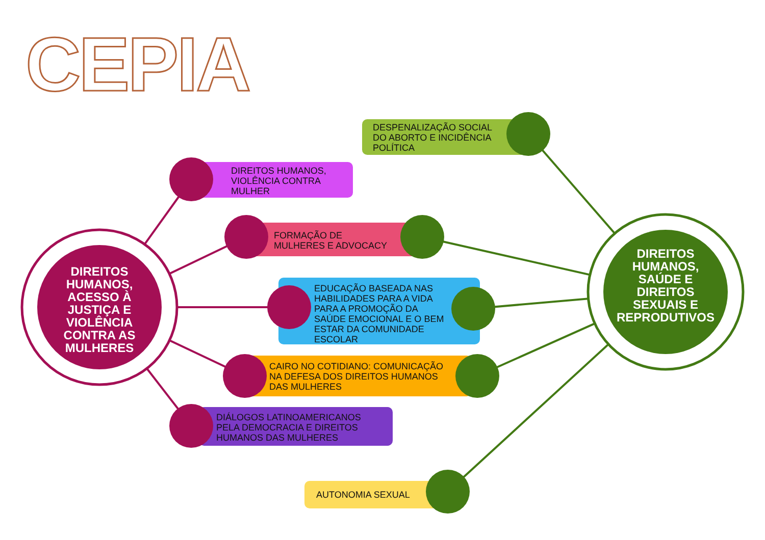CEPIA
DESPENALIZAÇÃO SOCIAL
DO ABORTO E INCIDÊNCIA
POLÍTICA
DIREITOS HUMANOS,
VIOLÊNCIA CONTRA
MULHER
FORMAÇÃO DE
MULHERES E ADVOCACY
EDUCAÇÃO BASEADA NAS
HABILIDADES PARA A VIDA
PARA A PROMOÇÃO DA
SAÚDE EMOCIONAL E O BEM
ESTAR DA COMUNIDADE
ESCOLAR
CAIRO NO COTIDIANO: COMUNICAÇÃO
NA DEFESA DOS DIREITOS HUMANOS
DAS MULHERES
DIÁLOGOS LATINOAMERICANOS
PELA DEMOCRACIA E DIREITOS
HUMANOS DAS MULHERES
AUTONOMIA SEXUAL
DIREITOS HUMANOS, ACESSO À JUSTIÇA E VIOLÊNCIA CONTRA AS MULHERES
DIREITOS HUMANOS, SAÚDE E DIREITOS SEXUAIS E REPRODUTIVOS